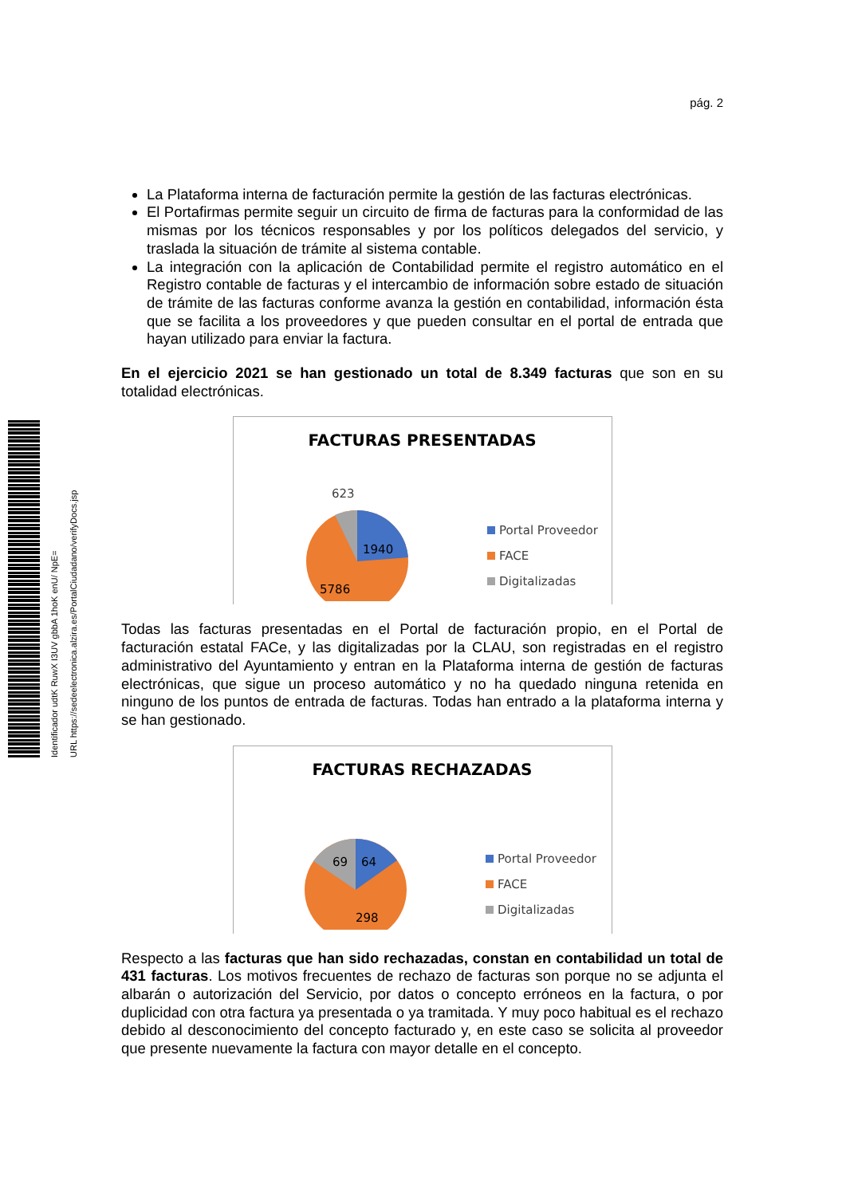Identificador udtK RuwX I3UV gbbA 1hoK enU/ NpE= URL https://sedeelectronica.alzira.es/PortalCiudadano/verifyDocs.jsp
pág. 2
La Plataforma interna de facturación permite la gestión de las facturas electrónicas.
El Portafirmas permite seguir un circuito de firma de facturas para la conformidad de las mismas por los técnicos responsables y por los políticos delegados del servicio, y traslada la situación de trámite al sistema contable.
La integración con la aplicación de Contabilidad permite el registro automático en el Registro contable de facturas y el intercambio de información sobre estado de situación de trámite de las facturas conforme avanza la gestión en contabilidad, información ésta que se facilita a los proveedores y que pueden consultar en el portal de entrada que hayan utilizado para enviar la factura.
En el ejercicio 2021 se han gestionado un total de 8.349 facturas que son en su totalidad electrónicas.
FACTURAS PRESENTADAS
623
1940
5786
Portal Proveedor
FACE
Digitalizadas
Todas las facturas presentadas en el Portal de facturación propio, en el Portal de facturación estatal FACe, y las digitalizadas por la CLAU, son registradas en el registro administrativo del Ayuntamiento y entran en la Plataforma interna de gestión de facturas electrónicas, que sigue un proceso automático y no ha quedado ninguna retenida en ninguno de los puntos de entrada de facturas. Todas han entrado a la plataforma interna y se han gestionado.
FACTURAS RECHAZADAS
69
64
298
Portal Proveedor
FACE
Digitalizadas
Respecto a las facturas que han sido rechazadas, constan en contabilidad un total de 431 facturas. Los motivos frecuentes de rechazo de facturas son porque no se adjunta el albarán o autorización del Servicio, por datos o concepto erróneos en la factura, o por duplicidad con otra factura ya presentada o ya tramitada. Y muy poco habitual es el rechazo debido al desconocimiento del concepto facturado y, en este caso se solicita al proveedor que presente nuevamente la factura con mayor detalle en el concepto.